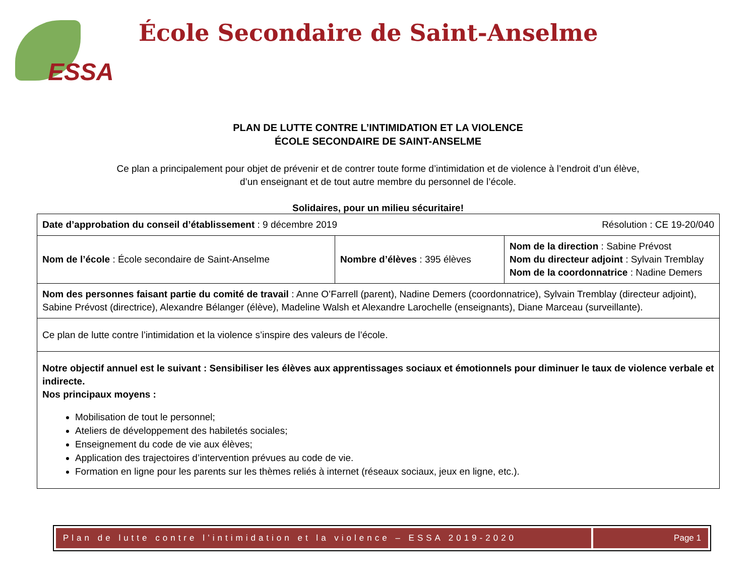ESSA
École Secondaire de Saint-Anselme
PLAN DE LUTTE CONTRE L’INTIMIDATION ET LA VIOLENCE
ÉCOLE SECONDAIRE DE SAINT-ANSELME
Ce plan a principalement pour objet de prévenir et de contrer toute forme d’intimidation et de violence à l’endroit d’un élève,
d’un enseignant et de tout autre membre du personnel de l’école.
Solidaires, pour un milieu sécuritaire!
| Résolution : CE 19-20/040 Date d’approbation du conseil d’établissement : 9 décembre 2019 | | |
| Nom de l’école : École secondaire de Saint-Anselme | Nombre d’élèves : 395 élèves | Nom de la direction : Sabine Prévost Nom du directeur adjoint : Sylvain Tremblay Nom de la coordonnatrice : Nadine Demers |
| Nom des personnes faisant partie du comité de travail : Anne O’Farrell (parent), Nadine Demers (coordonnatrice), Sylvain Tremblay (directeur adjoint), Sabine Prévost (directrice), Alexandre Bélanger (élève), Madeline Walsh et Alexandre Larochelle (enseignants), Diane Marceau (surveillante). | | |
| Ce plan de lutte contre l’intimidation et la violence s’inspire des valeurs de l’école. | | |
| Notre objectif annuel est le suivant : Sensibiliser les élèves aux apprentissages sociaux et émotionnels pour diminuer le taux de violence verbale et indirecte. Nos principaux moyens : Mobilisation de tout le personnel; Ateliers de développement des habiletés sociales; Enseignement du code de vie aux élèves; Application des trajectoires d’intervention prévues au code de vie. Formation en ligne pour les parents sur les thèmes reliés à internet (réseaux sociaux, jeux en ligne, etc.). | | |
Plan de lutte contre l’intimidation et la violence – ESSA 2019-2020
Page 1